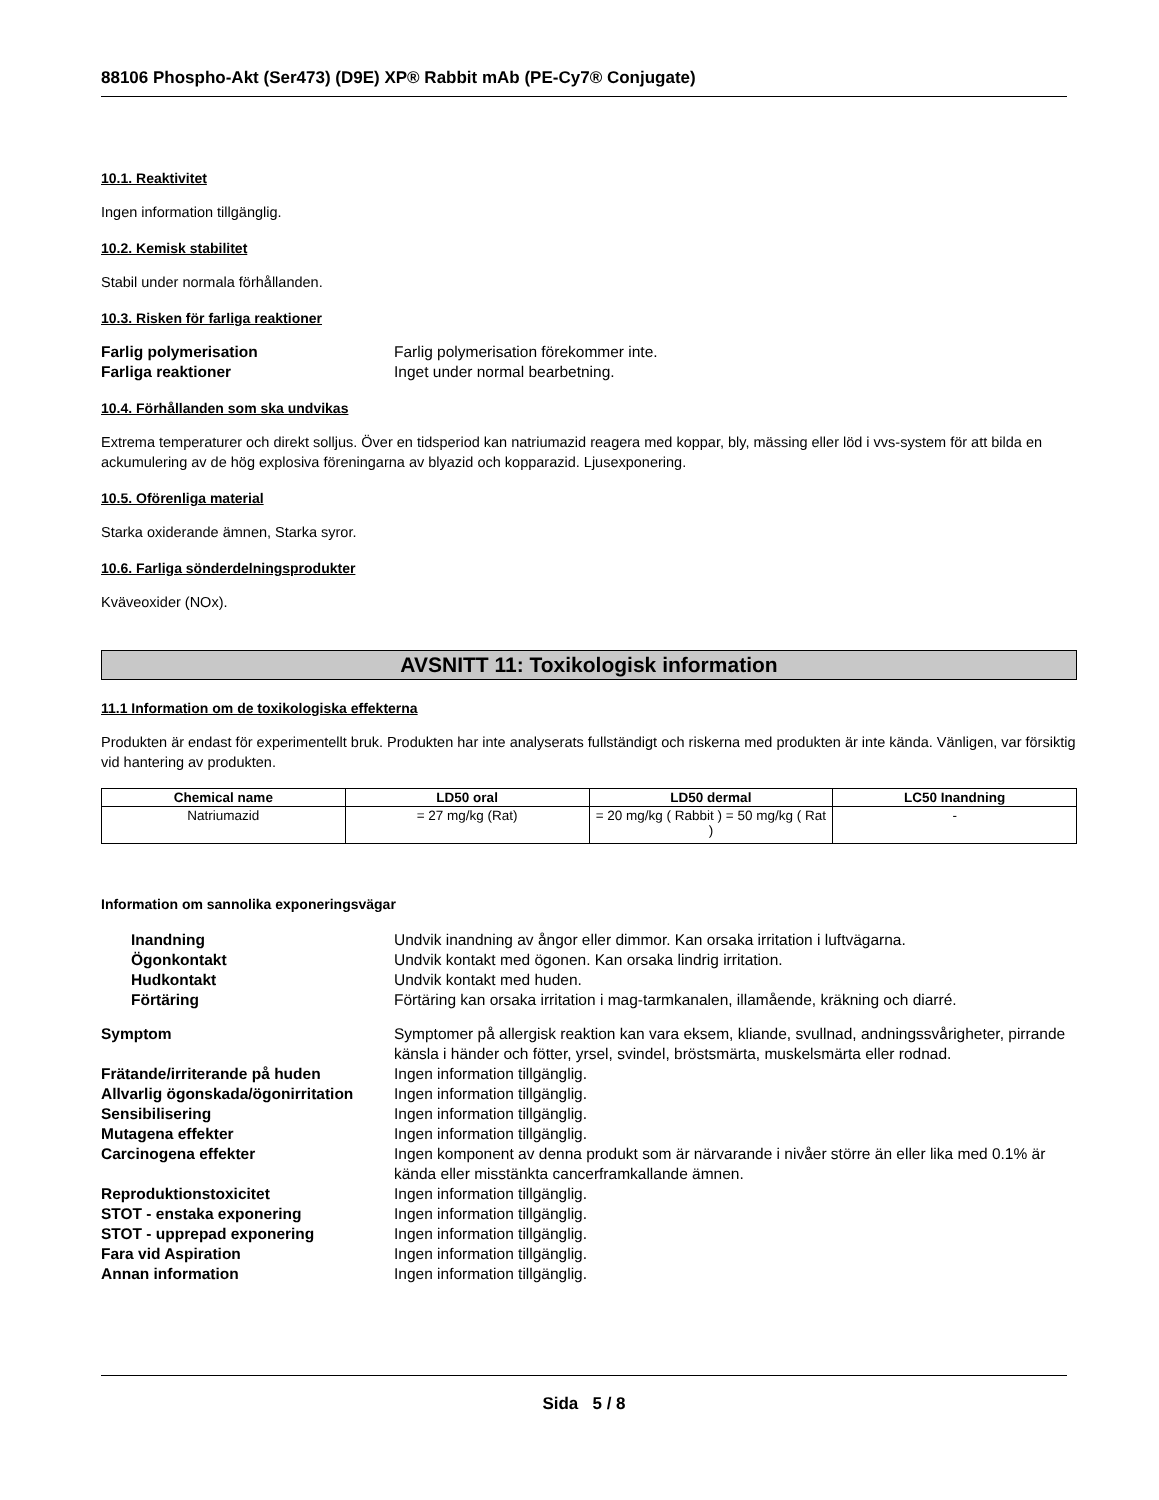88106 Phospho-Akt (Ser473) (D9E) XP® Rabbit mAb (PE-Cy7® Conjugate)
10.1. Reaktivitet
Ingen information tillgänglig.
10.2. Kemisk stabilitet
Stabil under normala förhållanden.
10.3. Risken för farliga reaktioner
Farlig polymerisation
Farlig polymerisation förekommer inte.
Farliga reaktioner
Inget under normal bearbetning.
10.4. Förhållanden som ska undvikas
Extrema temperaturer och direkt solljus. Över en tidsperiod kan natriumazid reagera med koppar, bly, mässing eller löd i vvs-system för att bilda en ackumulering av de hög explosiva föreningarna av blyazid och kopparazid. Ljusexponering.
10.5. Oförenliga material
Starka oxiderande ämnen, Starka syror.
10.6. Farliga sönderdelningsprodukter
Kväveoxider (NOx).
AVSNITT 11: Toxikologisk information
11.1 Information om de toxikologiska effekterna
Produkten är endast för experimentellt bruk. Produkten har inte analyserats fullständigt och riskerna med produkten är inte kända. Vänligen, var försiktig vid hantering av produkten.
| Chemical name | LD50 oral | LD50 dermal | LC50 Inandning |
| --- | --- | --- | --- |
| Natriumazid | = 27 mg/kg (Rat) | = 20 mg/kg ( Rabbit ) = 50 mg/kg ( Rat ) | - |
Information om sannolika exponeringsvägar
Inandning
Undvik inandning av ångor eller dimmor. Kan orsaka irritation i luftvägarna.
Ögonkontakt
Undvik kontakt med ögonen. Kan orsaka lindrig irritation.
Hudkontakt
Undvik kontakt med huden.
Förtäring
Förtäring kan orsaka irritation i mag-tarmkanalen, illamående, kräkning och diarré.
Symptom
Symptomer på allergisk reaktion kan vara eksem, kliande, svullnad, andningssvårigheter, pirrande känsla i händer och fötter, yrsel, svindel, bröstsmärta, muskelsmärta eller rodnad.
Frätande/irriterande på huden
Ingen information tillgänglig.
Allvarlig ögonskada/ögonirritation
Ingen information tillgänglig.
Sensibilisering
Ingen information tillgänglig.
Mutagena effekter
Ingen information tillgänglig.
Carcinogena effekter
Ingen komponent av denna produkt som är närvarande i nivåer större än eller lika med 0.1% är kända eller misstänkta cancerframkallande ämnen.
Reproduktionstoxicitet
Ingen information tillgänglig.
STOT - enstaka exponering
Ingen information tillgänglig.
STOT - upprepad exponering
Ingen information tillgänglig.
Fara vid Aspiration
Ingen information tillgänglig.
Annan information
Ingen information tillgänglig.
Sida 5 / 8